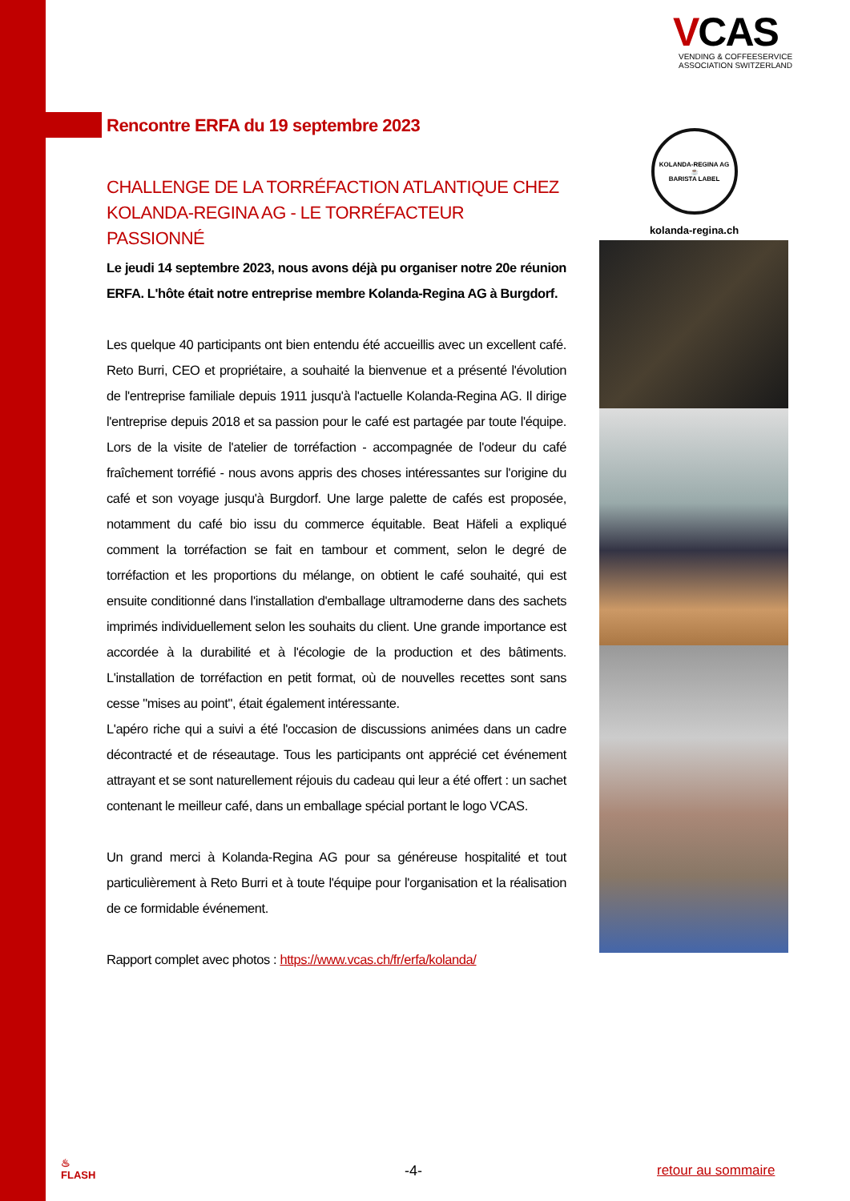VCAS
VENDING & COFFEESERVICE
ASSOCIATION SWITZERLAND
Rencontre ERFA du 19 septembre 2023
CHALLENGE DE LA TORRÉFACTION ATLANTIQUE CHEZ KOLANDA-REGINA AG - LE TORRÉFACTEUR PASSIONNÉ
Le jeudi 14 septembre 2023, nous avons déjà pu organiser notre 20e réunion ERFA. L'hôte était notre entreprise membre Kolanda-Regina AG à Burgdorf.
Les quelque 40 participants ont bien entendu été accueillis avec un excellent café. Reto Burri, CEO et propriétaire, a souhaité la bienvenue et a présenté l'évolution de l'entreprise familiale depuis 1911 jusqu'à l'actuelle Kolanda-Regina AG. Il dirige l'entreprise depuis 2018 et sa passion pour le café est partagée par toute l'équipe. Lors de la visite de l'atelier de torréfaction - accompagnée de l'odeur du café fraîchement torréfié - nous avons appris des choses intéressantes sur l'origine du café et son voyage jusqu'à Burgdorf. Une large palette de cafés est proposée, notamment du café bio issu du commerce équitable. Beat Häfeli a expliqué comment la torréfaction se fait en tambour et comment, selon le degré de torréfaction et les proportions du mélange, on obtient le café souhaité, qui est ensuite conditionné dans l'installation d'emballage ultramoderne dans des sachets imprimés individuellement selon les souhaits du client. Une grande importance est accordée à la durabilité et à l'écologie de la production et des bâtiments. L'installation de torréfaction en petit format, où de nouvelles recettes sont sans cesse "mises au point", était également intéressante.
L'apéro riche qui a suivi a été l'occasion de discussions animées dans un cadre décontracté et de réseautage. Tous les participants ont apprécié cet événement attrayant et se sont naturellement réjouis du cadeau qui leur a été offert : un sachet contenant le meilleur café, dans un emballage spécial portant le logo VCAS.
Un grand merci à Kolanda-Regina AG pour sa généreuse hospitalité et tout particulièrement à Reto Burri et à toute l'équipe pour l'organisation et la réalisation de ce formidable événement.
Rapport complet avec photos : https://www.vcas.ch/fr/erfa/kolanda/
KOLANDA-REGINA AG
☕
BARISTA LABEL
kolanda-regina.ch
♨
FLASH
-4- retour au sommaire